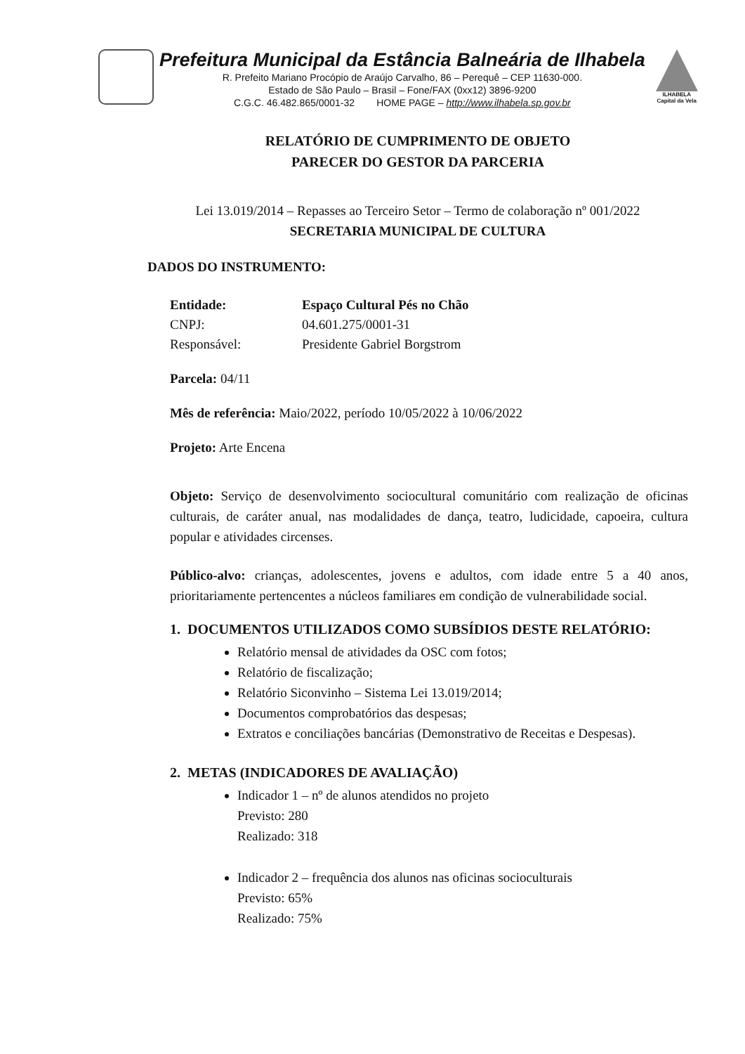Prefeitura Municipal da Estância Balneária de Ilhabela
R. Prefeito Mariano Procópio de Araújo Carvalho, 86 – Perequê – CEP 11630-000.
Estado de São Paulo – Brasil – Fone/FAX (0xx12) 3896-9200
C.G.C. 46.482.865/0001-32 HOME PAGE – http://www.ilhabela.sp.gov.br
ILHABELA
Capital da Vela
RELATÓRIO DE CUMPRIMENTO DE OBJETO
PARECER DO GESTOR DA PARCERIA
Lei 13.019/2014 – Repasses ao Terceiro Setor – Termo de colaboração nº 001/2022
SECRETARIA MUNICIPAL DE CULTURA
DADOS DO INSTRUMENTO:
| Entidade: | Espaço Cultural Pés no Chão |
| CNPJ: | 04.601.275/0001-31 |
| Responsável: | Presidente Gabriel Borgstrom |
Parcela: 04/11
Mês de referência: Maio/2022, período 10/05/2022 à 10/06/2022
Projeto: Arte Encena
Objeto: Serviço de desenvolvimento sociocultural comunitário com realização de oficinas culturais, de caráter anual, nas modalidades de dança, teatro, ludicidade, capoeira, cultura popular e atividades circenses.
Público-alvo: crianças, adolescentes, jovens e adultos, com idade entre 5 a 40 anos, prioritariamente pertencentes a núcleos familiares em condição de vulnerabilidade social.
1. DOCUMENTOS UTILIZADOS COMO SUBSÍDIOS DESTE RELATÓRIO:
Relatório mensal de atividades da OSC com fotos;
Relatório de fiscalização;
Relatório Siconvinho – Sistema Lei 13.019/2014;
Documentos comprobatórios das despesas;
Extratos e conciliações bancárias (Demonstrativo de Receitas e Despesas).
2. METAS (INDICADORES DE AVALIAÇÃO)
Indicador 1 – nº de alunos atendidos no projeto
Previsto: 280
Realizado: 318
Indicador 2 – frequência dos alunos nas oficinas socioculturais
Previsto: 65%
Realizado: 75%